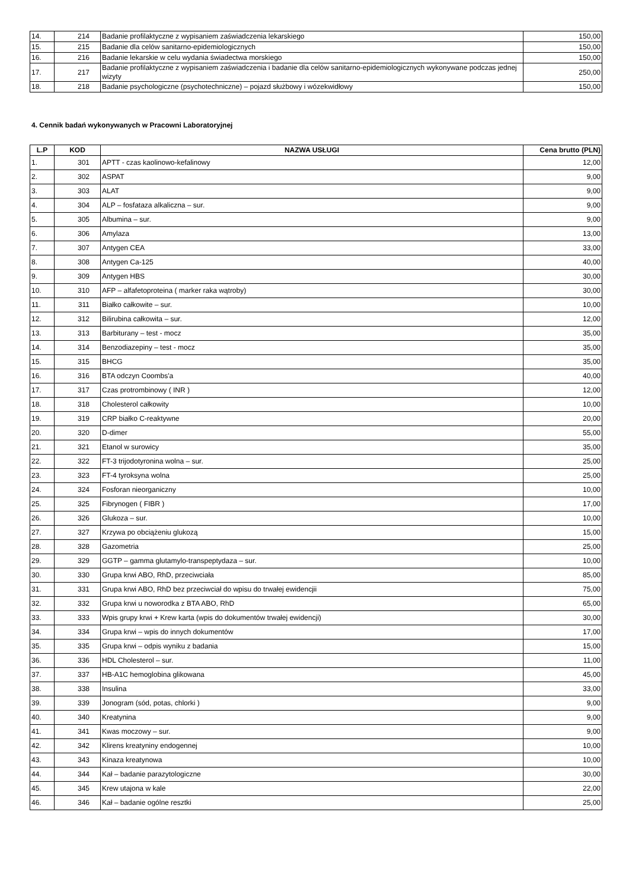| 14. | 214 | Badanie profilaktyczne z wypisaniem zaświadczenia lekarskiego | 150,00 |
| 15. | 215 | Badanie dla celów sanitarno-epidemiologicznych | 150,00 |
| 16. | 216 | Badanie lekarskie w celu wydania świadectwa morskiego | 150,00 |
| 17. | 217 | Badanie profilaktyczne z wypisaniem zaświadczenia i badanie dla celów sanitarno-epidemiologicznych wykonywane podczas jednej wizyty | 250,00 |
| 18. | 218 | Badanie psychologiczne (psychotechniczne) – pojazd służbowy i wózekwidłowy | 150,00 |
4. Cennik badań wykonywanych w Pracowni Laboratoryjnej
| L.P | KOD | NAZWA USŁUGI | Cena brutto (PLN) |
| --- | --- | --- | --- |
| 1. | 301 | APTT - czas kaolinowo-kefalinowy | 12,00 |
| 2. | 302 | ASPAT | 9,00 |
| 3. | 303 | ALAT | 9,00 |
| 4. | 304 | ALP – fosfataza alkaliczna – sur. | 9,00 |
| 5. | 305 | Albumina – sur. | 9,00 |
| 6. | 306 | Amylaza | 13,00 |
| 7. | 307 | Antygen CEA | 33,00 |
| 8. | 308 | Antygen Ca-125 | 40,00 |
| 9. | 309 | Antygen HBS | 30,00 |
| 10. | 310 | AFP – alfafetoproteina ( marker raka wątroby) | 30,00 |
| 11. | 311 | Białko całkowite – sur. | 10,00 |
| 12. | 312 | Bilirubina całkowita – sur. | 12,00 |
| 13. | 313 | Barbiturany – test - mocz | 35,00 |
| 14. | 314 | Benzodiazepiny – test - mocz | 35,00 |
| 15. | 315 | BHCG | 35,00 |
| 16. | 316 | BTA odczyn Coombs'a | 40,00 |
| 17. | 317 | Czas protrombinowy ( INR ) | 12,00 |
| 18. | 318 | Cholesterol całkowity | 10,00 |
| 19. | 319 | CRP białko C-reaktywne | 20,00 |
| 20. | 320 | D-dimer | 55,00 |
| 21. | 321 | Etanol w surowicy | 35,00 |
| 22. | 322 | FT-3 trijodotyronina wolna – sur. | 25,00 |
| 23. | 323 | FT-4 tyroksyna wolna | 25,00 |
| 24. | 324 | Fosforan nieorganiczny | 10,00 |
| 25. | 325 | Fibrynogen ( FIBR ) | 17,00 |
| 26. | 326 | Glukoza – sur. | 10,00 |
| 27. | 327 | Krzywa po obciążeniu glukozą | 15,00 |
| 28. | 328 | Gazometria | 25,00 |
| 29. | 329 | GGTP – gamma glutamylo-transpeptydaza – sur. | 10,00 |
| 30. | 330 | Grupa krwi ABO, RhD, przeciwciała | 85,00 |
| 31. | 331 | Grupa krwi ABO, RhD bez przeciwciał do wpisu do trwałej ewidencjii | 75,00 |
| 32. | 332 | Grupa krwi u noworodka z BTA ABO, RhD | 65,00 |
| 33. | 333 | Wpis grupy krwi + Krew karta (wpis do dokumentów trwałej ewidencji) | 30,00 |
| 34. | 334 | Grupa krwi – wpis do innych dokumentów | 17,00 |
| 35. | 335 | Grupa krwi – odpis wyniku z badania | 15,00 |
| 36. | 336 | HDL Cholesterol – sur. | 11,00 |
| 37. | 337 | HB-A1C hemoglobina glikowana | 45,00 |
| 38. | 338 | Insulina | 33,00 |
| 39. | 339 | Jonogram (sód, potas, chlorki ) | 9,00 |
| 40. | 340 | Kreatynina | 9,00 |
| 41. | 341 | Kwas moczowy – sur. | 9,00 |
| 42. | 342 | Klirens kreatyniny endogennej | 10,00 |
| 43. | 343 | Kinaza kreatynowa | 10,00 |
| 44. | 344 | Kał – badanie parazytologiczne | 30,00 |
| 45. | 345 | Krew utajona w kale | 22,00 |
| 46. | 346 | Kał – badanie ogólne resztki | 25,00 |